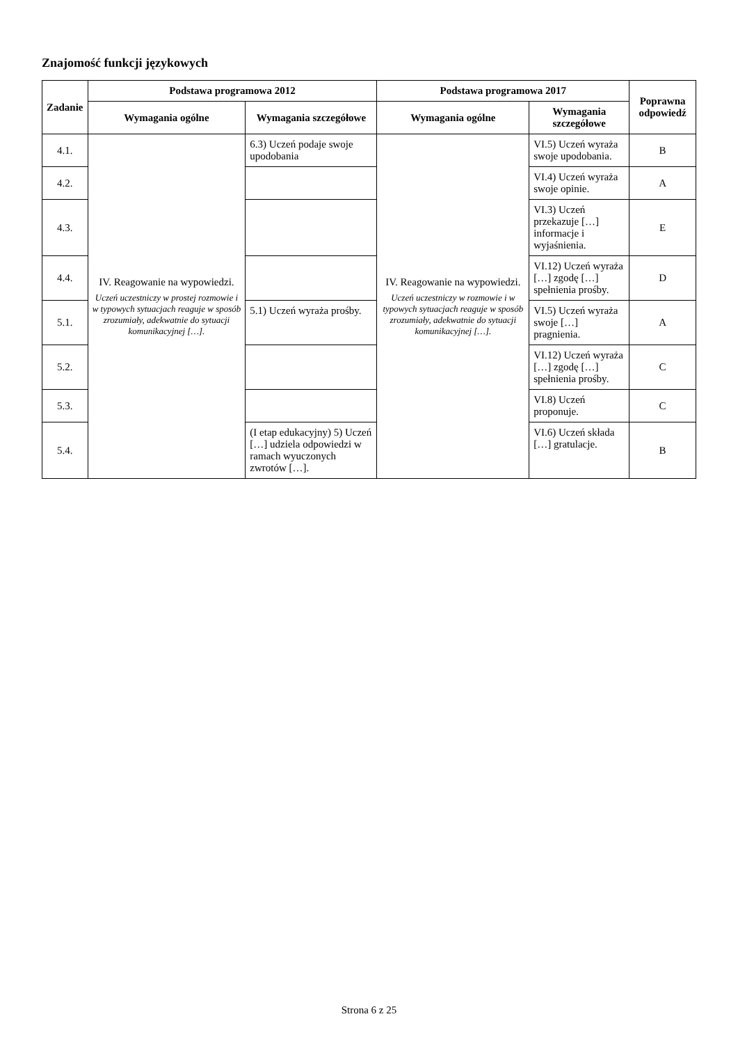Znajomość funkcji językowych
| Zadanie | Podstawa programowa 2012 | | Podstawa programowa 2017 | | Poprawna odpowiedź |
| --- | --- | --- | --- | --- | --- |
| | Wymagania ogólne | Wymagania szczegółowe | Wymagania ogólne | Wymagania szczegółowe | |
| 4.1. | IV. Reagowanie na wypowiedzi. Uczeń uczestniczy w prostej rozmowie i w typowych sytuacjach reaguje w sposób zrozumiały, adekwatnie do sytuacji komunikacyjnej […]. | 6.3) Uczeń podaje swoje upodobania | IV. Reagowanie na wypowiedzi. Uczeń uczestniczy w rozmowie i w typowych sytuacjach reaguje w sposób zrozumiały, adekwatnie do sytuacji komunikacyjnej […]. | VI.5) Uczeń wyraża swoje upodobania. | B |
| 4.2. | | | | VI.4) Uczeń wyraża swoje opinie. | A |
| 4.3. | | | | VI.3) Uczeń przekazuje […] informacje i wyjaśnienia. | E |
| 4.4. | | | | VI.12) Uczeń wyraża […] zgodę […] spełnienia prośby. | D |
| 5.1. | | 5.1) Uczeń wyraża prośby. | | VI.5) Uczeń wyraża swoje […] pragnienia. | A |
| 5.2. | | | | VI.12) Uczeń wyraża […] zgodę […] spełnienia prośby. | C |
| 5.3. | | | | VI.8) Uczeń proponuje. | C |
| 5.4. | | (I etap edukacyjny) 5) Uczeń […] udziela odpowiedzi w ramach wyuczonych zwrotów […]. | | VI.6) Uczeń składa […] gratulacje. | B |
Strona 6 z 25